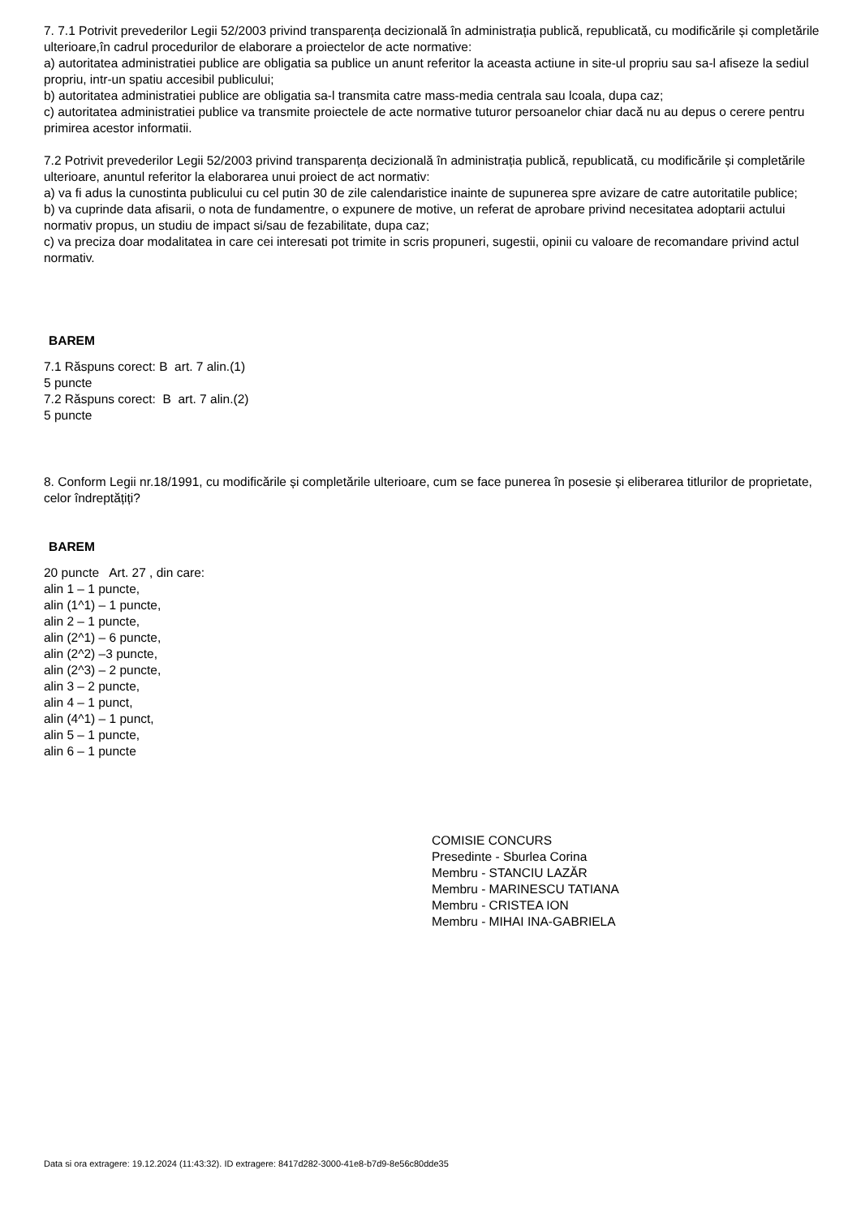7. 7.1 Potrivit prevederilor Legii 52/2003 privind transparența decizională în administrația publică, republicată, cu modificările și completările ulterioare,în cadrul procedurilor de elaborare a proiectelor de acte normative:
a) autoritatea administratiei publice are obligatia sa publice un anunt referitor la aceasta actiune in site-ul propriu sau sa-l afiseze la sediul propriu, intr-un spatiu accesibil publicului;
b) autoritatea administratiei publice are obligatia sa-l transmita catre mass-media centrala sau lcoala, dupa caz;
c) autoritatea administratiei publice va transmite proiectele de acte normative tuturor persoanelor chiar dacă nu au depus o cerere pentru primirea acestor informatii.
7.2 Potrivit prevederilor Legii 52/2003 privind transparența decizională în administrația publică, republicată, cu modificările și completările ulterioare, anuntul referitor la elaborarea unui proiect de act normativ:
a) va fi adus la cunostinta publicului cu cel putin 30 de zile calendaristice inainte de supunerea spre avizare de catre autoritatile publice;
b) va cuprinde data afisarii, o nota de fundamentre, o expunere de motive, un referat de aprobare privind necesitatea adoptarii actului normativ propus, un studiu de impact si/sau de fezabilitate, dupa caz;
c) va preciza doar modalitatea in care cei interesati pot trimite in scris propuneri, sugestii, opinii cu valoare de recomandare privind actul normativ.
BAREM
7.1 Răspuns corect: B art. 7 alin.(1)
5 puncte
7.2 Răspuns corect: B art. 7 alin.(2)
5 puncte
8. Conform Legii nr.18/1991, cu modificările și completările ulterioare, cum se face punerea în posesie și eliberarea titlurilor de proprietate, celor îndreptățiți?
BAREM
20 puncte Art. 27 , din care:
alin 1 – 1 puncte,
alin (1^1) – 1 puncte,
alin 2 – 1 puncte,
alin (2^1) – 6 puncte,
alin (2^2) –3 puncte,
alin (2^3) – 2 puncte,
alin 3 – 2 puncte,
alin 4 – 1 punct,
alin (4^1) – 1 punct,
alin 5 – 1 puncte,
alin 6 – 1 puncte
COMISIE CONCURS
Presedinte - Sburlea Corina
Membru - STANCIU LAZĂR
Membru - MARINESCU TATIANA
Membru - CRISTEA ION
Membru - MIHAI INA-GABRIELA
Data si ora extragere: 19.12.2024 (11:43:32). ID extragere: 8417d282-3000-41e8-b7d9-8e56c80dde35